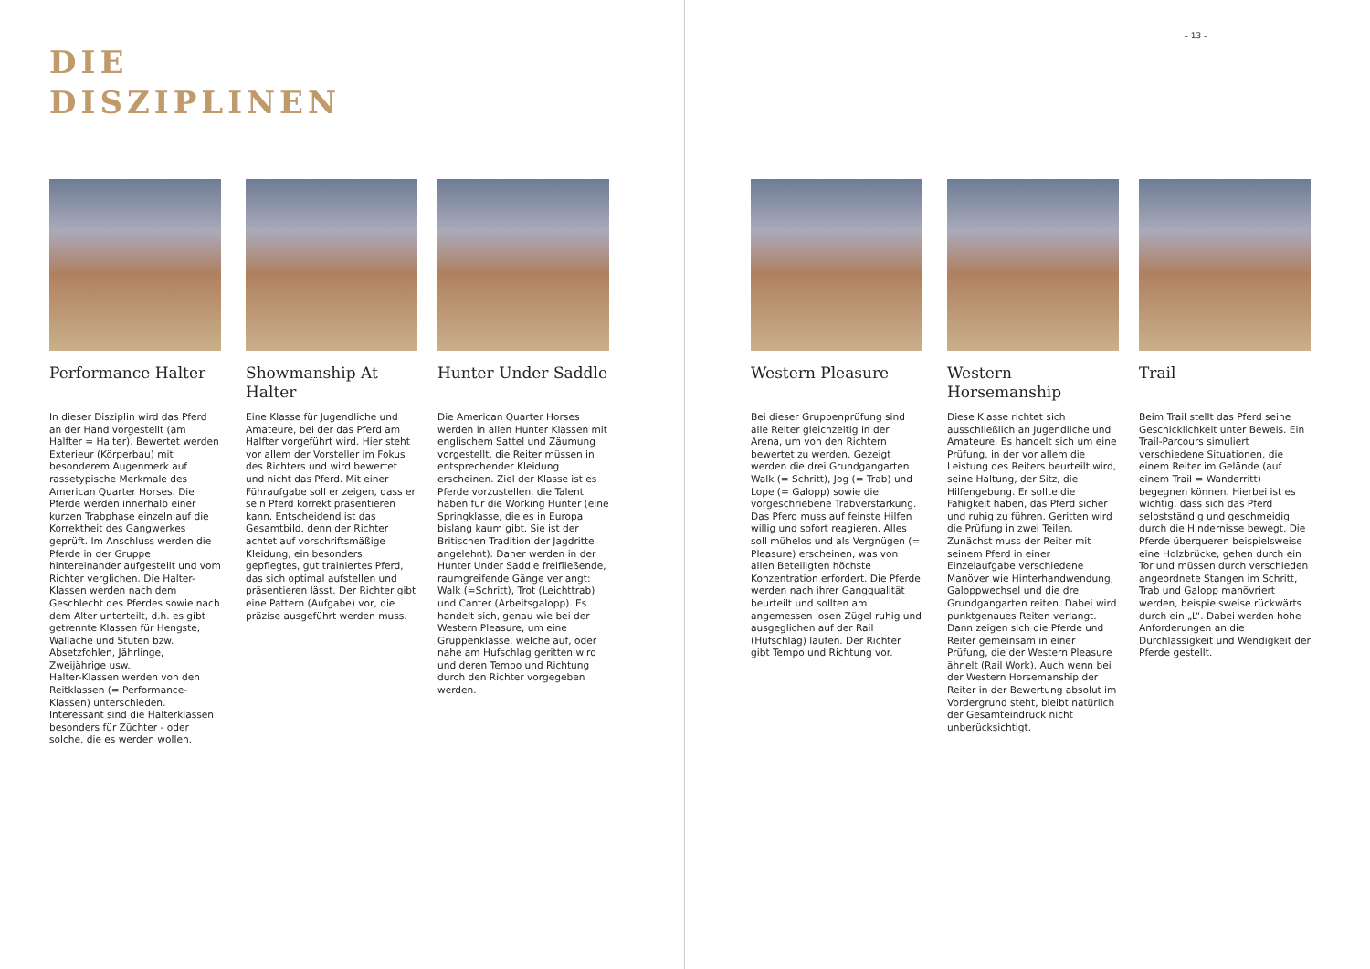DIE
DISZIPLINEN
Performance Halter
In dieser Disziplin wird das Pferd an der Hand vorgestellt (am Halfter = Halter). Bewertet werden Exterieur (Körperbau) mit besonderem Augenmerk auf rassetypische Merkmale des American Quarter Horses. Die Pferde werden innerhalb einer kurzen Trabphase einzeln auf die Korrektheit des Gangwerkes geprüft. Im Anschluss werden die Pferde in der Gruppe hintereinander aufgestellt und vom Richter verglichen. Die Halter-Klassen werden nach dem Geschlecht des Pferdes sowie nach dem Alter unterteilt, d.h. es gibt getrennte Klassen für Hengste, Wallache und Stuten bzw. Absetzfohlen, Jährlinge, Zweijährige usw..
Halter-Klassen werden von den Reitklassen (= Performance-Klassen) unterschieden. Interessant sind die Halterklassen besonders für Züchter - oder solche, die es werden wollen.
Showmanship At Halter
Eine Klasse für Jugendliche und Amateure, bei der das Pferd am Halfter vorgeführt wird. Hier steht vor allem der Vorsteller im Fokus des Richters und wird bewertet und nicht das Pferd. Mit einer Führaufgabe soll er zeigen, dass er sein Pferd korrekt präsentieren kann. Entscheidend ist das Gesamtbild, denn der Richter achtet auf vorschriftsmäßige Kleidung, ein besonders gepflegtes, gut trainiertes Pferd, das sich optimal aufstellen und präsentieren lässt. Der Richter gibt eine Pattern (Aufgabe) vor, die präzise ausgeführt werden muss.
Hunter Under Saddle
Die American Quarter Horses werden in allen Hunter Klassen mit englischem Sattel und Zäumung vorgestellt, die Reiter müssen in entsprechender Kleidung erscheinen. Ziel der Klasse ist es Pferde vorzustellen, die Talent haben für die Working Hunter (eine Springklasse, die es in Europa bislang kaum gibt. Sie ist der Britischen Tradition der Jagdritte angelehnt). Daher werden in der Hunter Under Saddle freifließende, raumgreifende Gänge verlangt: Walk (=Schritt), Trot (Leichttrab) und Canter (Arbeitsgalopp). Es handelt sich, genau wie bei der Western Pleasure, um eine Gruppenklasse, welche auf, oder nahe am Hufschlag geritten wird und deren Tempo und Richtung durch den Richter vorgegeben werden.
– 13 –
Western Pleasure
Bei dieser Gruppenprüfung sind alle Reiter gleichzeitig in der Arena, um von den Richtern bewertet zu werden. Gezeigt werden die drei Grundgangarten Walk (= Schritt), Jog (= Trab) und Lope (= Galopp) sowie die vorgeschriebene Trabverstärkung. Das Pferd muss auf feinste Hilfen willig und sofort reagieren. Alles soll mühelos und als Vergnügen (= Pleasure) erscheinen, was von allen Beteiligten höchste Konzentration erfordert. Die Pferde werden nach ihrer Gangqualität beurteilt und sollten am angemessen losen Zügel ruhig und ausgeglichen auf der Rail (Hufschlag) laufen. Der Richter gibt Tempo und Richtung vor.
Western Horsemanship
Diese Klasse richtet sich ausschließlich an Jugendliche und Amateure. Es handelt sich um eine Prüfung, in der vor allem die Leistung des Reiters beurteilt wird, seine Haltung, der Sitz, die Hilfengebung. Er sollte die Fähigkeit haben, das Pferd sicher und ruhig zu führen. Geritten wird die Prüfung in zwei Teilen. Zunächst muss der Reiter mit seinem Pferd in einer Einzelaufgabe verschiedene Manöver wie Hinterhandwendung, Galoppwechsel und die drei Grundgangarten reiten. Dabei wird punktgenaues Reiten verlangt. Dann zeigen sich die Pferde und Reiter gemeinsam in einer Prüfung, die der Western Pleasure ähnelt (Rail Work). Auch wenn bei der Western Horsemanship der Reiter in der Bewertung absolut im Vordergrund steht, bleibt natürlich der Gesamteindruck nicht unberücksichtigt.
Trail
Beim Trail stellt das Pferd seine Geschicklichkeit unter Beweis. Ein Trail-Parcours simuliert verschiedene Situationen, die einem Reiter im Gelände (auf einem Trail = Wanderritt) begegnen können. Hierbei ist es wichtig, dass sich das Pferd selbstständig und geschmeidig durch die Hindernisse bewegt. Die Pferde überqueren beispielsweise eine Holzbrücke, gehen durch ein Tor und müssen durch verschieden angeordnete Stangen im Schritt, Trab und Galopp manövriert werden, beispielsweise rückwärts durch ein „L“. Dabei werden hohe Anforderungen an die Durchlässigkeit und Wendigkeit der Pferde gestellt.